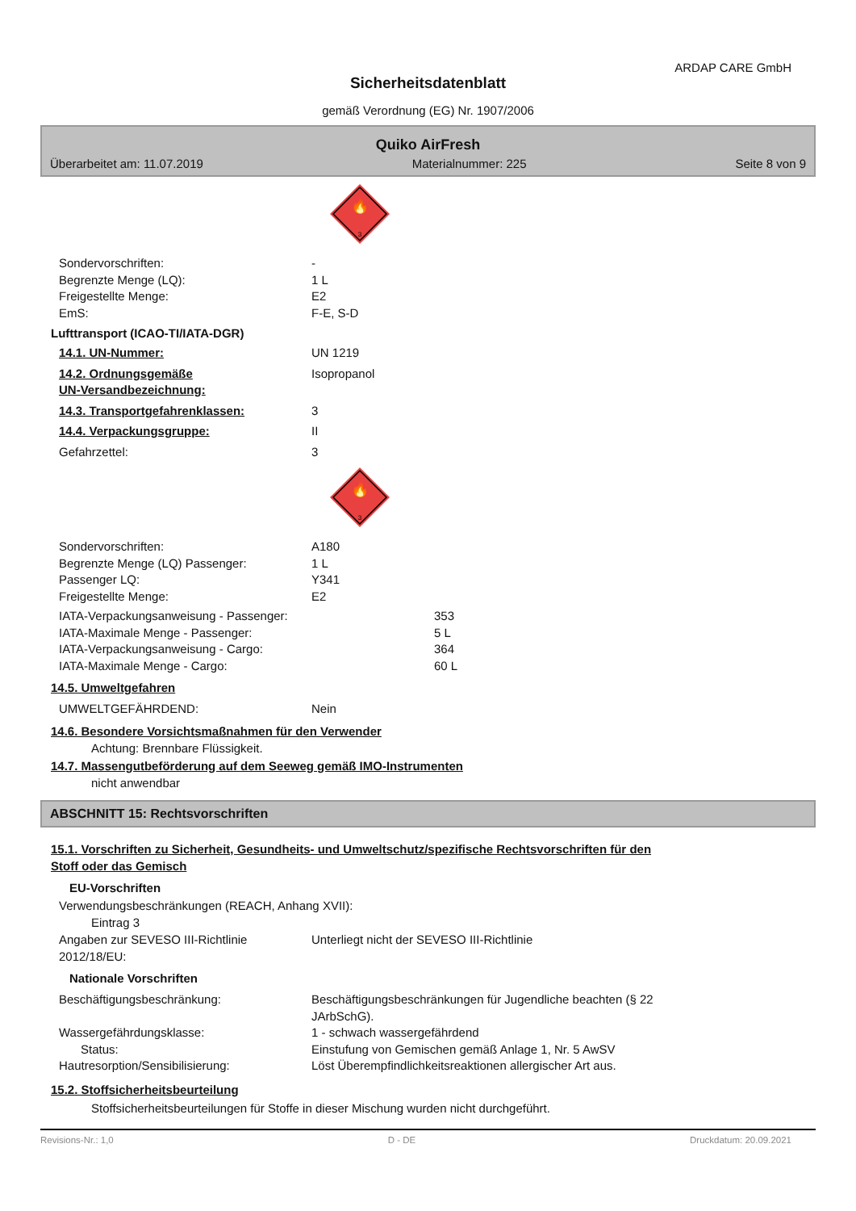ARDAP CARE GmbH
Sicherheitsdatenblatt
gemäß Verordnung (EG) Nr. 1907/2006
Quiko AirFresh
Überarbeitet am: 11.07.2019 Materialnummer: 225 Seite 8 von 9
🔥
3
Sondervorschriften: -
Begrenzte Menge (LQ): 1 L
Freigestellte Menge: E2
EmS: F-E, S-D
Lufttransport (ICAO-TI/IATA-DGR)
14.1. UN-Nummer: UN 1219
14.2. Ordnungsgemäße
UN-Versandbezeichnung: Isopropanol
14.3. Transportgefahrenklassen: 3
14.4. Verpackungsgruppe: II
Gefahrzettel: 3
🔥
3
Sondervorschriften: A180
Begrenzte Menge (LQ) Passenger: 1 L
Passenger LQ: Y341
Freigestellte Menge: E2
IATA-Verpackungsanweisung - Passenger: 353
IATA-Maximale Menge - Passenger: 5 L
IATA-Verpackungsanweisung - Cargo: 364
IATA-Maximale Menge - Cargo: 60 L
14.5. Umweltgefahren
UMWELTGEFÄHRDEND: Nein
14.6. Besondere Vorsichtsmaßnahmen für den Verwender
Achtung: Brennbare Flüssigkeit.
14.7. Massengutbeförderung auf dem Seeweg gemäß IMO-Instrumenten
nicht anwendbar
ABSCHNITT 15: Rechtsvorschriften
15.1. Vorschriften zu Sicherheit, Gesundheits- und Umweltschutz/spezifische Rechtsvorschriften für den
Stoff oder das Gemisch
EU-Vorschriften
Verwendungsbeschränkungen (REACH, Anhang XVII):
Eintrag 3
Angaben zur SEVESO III-Richtlinie
2012/18/EU: Unterliegt nicht der SEVESO III-Richtlinie
Nationale Vorschriften
Beschäftigungsbeschränkung: Beschäftigungsbeschränkungen für Jugendliche beachten (§ 22
JArbSchG).
Wassergefährdungsklasse: 1 - schwach wassergefährdend
Status: Einstufung von Gemischen gemäß Anlage 1, Nr. 5 AwSV
Hautresorption/Sensibilisierung: Löst Überempfindlichkeitsreaktionen allergischer Art aus.
15.2. Stoffsicherheitsbeurteilung
Stoffsicherheitsbeurteilungen für Stoffe in dieser Mischung wurden nicht durchgeführt.
Revisions-Nr.: 1,0 D - DE Druckdatum: 20.09.2021